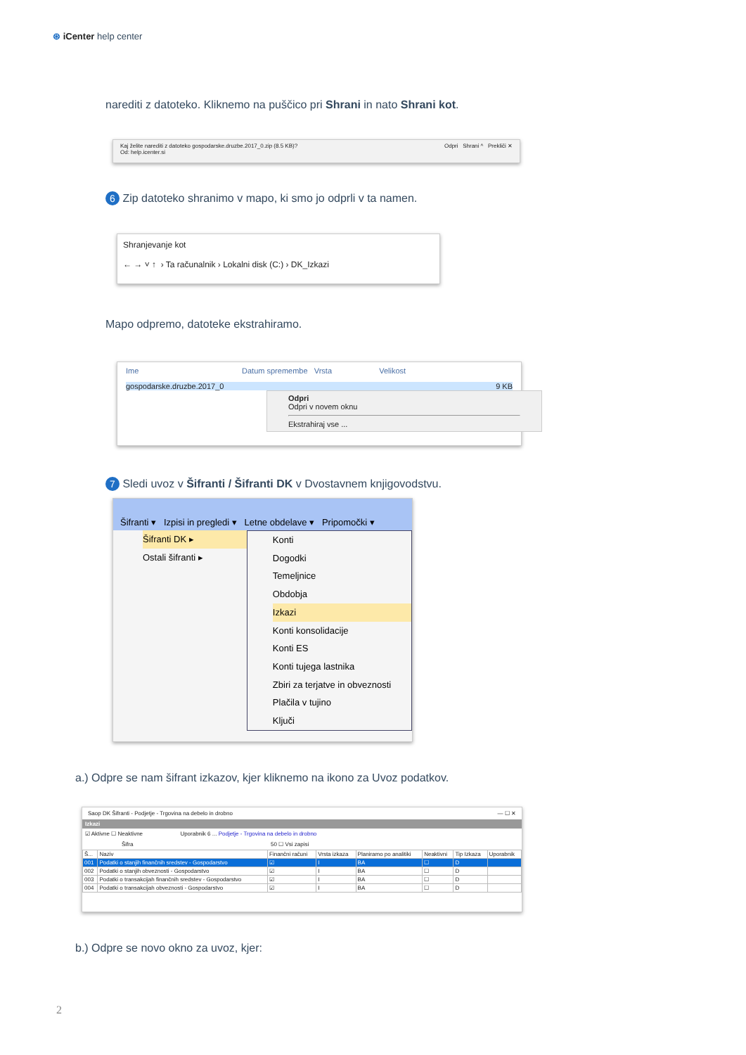⊛ iCenter help center
narediti z datoteko. Kliknemo na puščico pri Shrani in nato Shrani kot.
Kaj želite narediti z datoteko gospodarske.druzbe.2017_0.zip (8.5 KB)?
Od: help.icenter.si
Odpri Shrani ^ Prekliči ✕
6 Zip datoteko shranimo v mapo, ki smo jo odprli v ta namen.
Shranjevanje kot
← → ˅ ↑ › Ta računalnik › Lokalni disk (C:) › DK_Izkazi
Mapo odpremo, datoteke ekstrahiramo.
Ime Datum spremembe Vrsta Velikost
gospodarske.druzbe.2017_0 9 KB
Odpri
Odpri v novem oknu
Ekstrahiraj vse ...
7 Sledi uvoz v Šifranti / Šifranti DK v Dvostavnem knjigovodstvu.
Šifranti ▾ Izpisi in pregledi ▾ Letne obdelave ▾ Pripomočki ▾
Šifranti DK ▸
Ostali šifranti ▸
Konti
Dogodki
Temeljnice
Obdobja
Izkazi
Konti konsolidacije
Konti ES
Konti tujega lastnika
Zbiri za terjatve in obveznosti
Plačila v tujino
Ključi
a.) Odpre se nam šifrant izkazov, kjer kliknemo na ikono za Uvoz podatkov.
Saop DK Šifranti - Podjetje - Trgovina na debelo in drobno — ☐ ✕
Izkazi
☑ Aktivne ☐ Neaktivne Uporabnik 6 ... Podjetje - Trgovina na debelo in drobno
Šifra 50 ☐ Vsi zapisi
| Š... | Naziv | Finančni računi | Vrsta izkaza | Planiramo po analitiki | Neaktivni | Tip Izkaza | Uporabnik |
| --- | --- | --- | --- | --- | --- | --- | --- |
| 001 | Podatki o stanjih finančnih sredstev - Gospodarstvo | ☑ | I | BA | ☐ | D | |
| 002 | Podatki o stanjih obveznosti - Gospodarstvo | ☑ | I | BA | ☐ | D | |
| 003 | Podatki o transakcijah finančnih sredstev - Gospodarstvo | ☑ | I | BA | ☐ | D | |
| 004 | Podatki o transakcijah obveznosti - Gospodarstvo | ☑ | I | BA | ☐ | D | |
b.) Odpre se novo okno za uvoz, kjer:
2